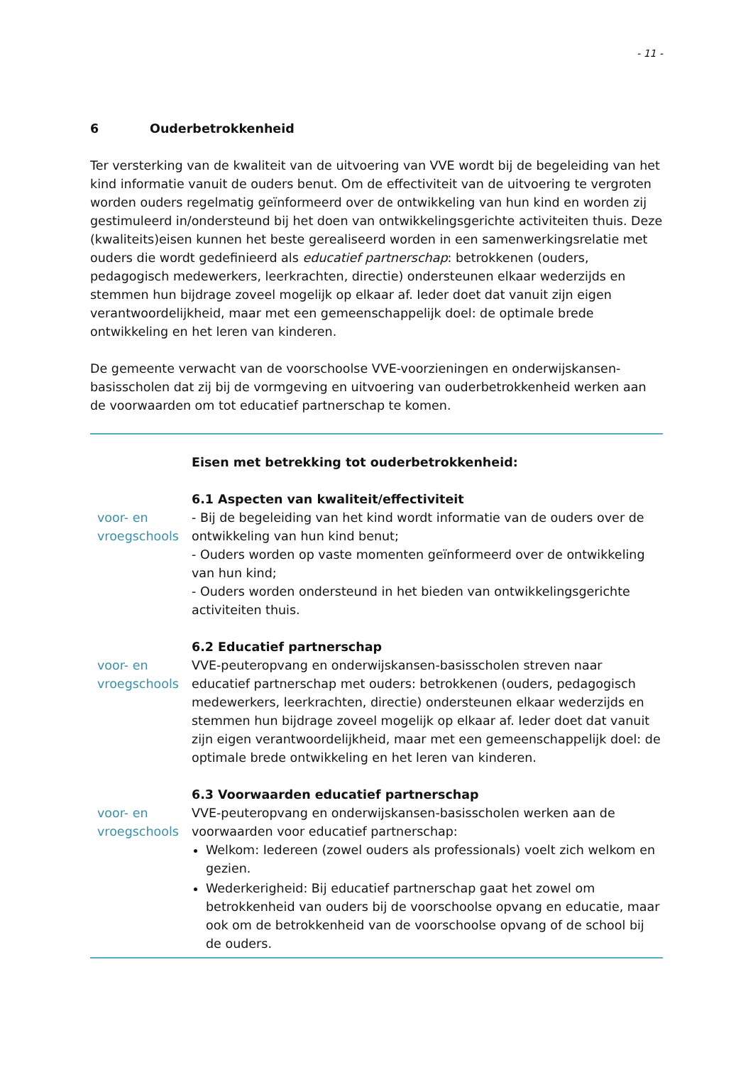- 11 -
6 Ouderbetrokkenheid
Ter versterking van de kwaliteit van de uitvoering van VVE wordt bij de begeleiding van het kind informatie vanuit de ouders benut. Om de effectiviteit van de uitvoering te vergroten worden ouders regelmatig geïnformeerd over de ontwikkeling van hun kind en worden zij gestimuleerd in/ondersteund bij het doen van ontwikkelingsgerichte activiteiten thuis. Deze (kwaliteits)eisen kunnen het beste gerealiseerd worden in een samenwerkingsrelatie met ouders die wordt gedefinieerd als educatief partnerschap: betrokkenen (ouders, pedagogisch medewerkers, leerkrachten, directie) ondersteunen elkaar wederzijds en stemmen hun bijdrage zoveel mogelijk op elkaar af. Ieder doet dat vanuit zijn eigen verantwoordelijkheid, maar met een gemeenschappelijk doel: de optimale brede ontwikkeling en het leren van kinderen.
De gemeente verwacht van de voorschoolse VVE-voorzieningen en onderwijskansen-basisscholen dat zij bij de vormgeving en uitvoering van ouderbetrokkenheid werken aan de voorwaarden om tot educatief partnerschap te komen.
Eisen met betrekking tot ouderbetrokkenheid:
voor- en vroegschools
6.1 Aspecten van kwaliteit/effectiviteit
- Bij de begeleiding van het kind wordt informatie van de ouders over de ontwikkeling van hun kind benut;
- Ouders worden op vaste momenten geïnformeerd over de ontwikkeling van hun kind;
- Ouders worden ondersteund in het bieden van ontwikkelingsgerichte activiteiten thuis.
voor- en vroegschools
6.2 Educatief partnerschap
VVE-peuteropvang en onderwijskansen-basisscholen streven naar educatief partnerschap met ouders: betrokkenen (ouders, pedagogisch medewerkers, leerkrachten, directie) ondersteunen elkaar wederzijds en stemmen hun bijdrage zoveel mogelijk op elkaar af. Ieder doet dat vanuit zijn eigen verantwoordelijkheid, maar met een gemeenschappelijk doel: de optimale brede ontwikkeling en het leren van kinderen.
voor- en vroegschools
6.3 Voorwaarden educatief partnerschap
VVE-peuteropvang en onderwijskansen-basisscholen werken aan de voorwaarden voor educatief partnerschap:
Welkom: Iedereen (zowel ouders als professionals) voelt zich welkom en gezien.
Wederkerigheid: Bij educatief partnerschap gaat het zowel om betrokkenheid van ouders bij de voorschoolse opvang en educatie, maar ook om de betrokkenheid van de voorschoolse opvang of de school bij de ouders.